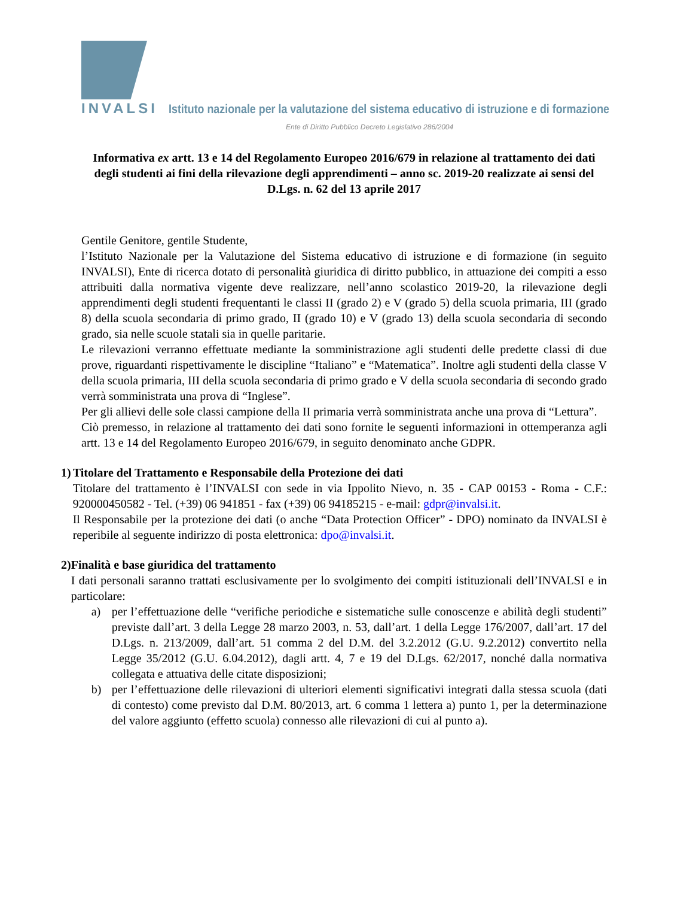INVALSI Istituto nazionale per la valutazione del sistema educativo di istruzione e di formazione
Ente di Diritto Pubblico Decreto Legislativo 286/2004
Informativa ex artt. 13 e 14 del Regolamento Europeo 2016/679 in relazione al trattamento dei dati degli studenti ai fini della rilevazione degli apprendimenti – anno sc. 2019-20 realizzate ai sensi del D.Lgs. n. 62 del 13 aprile 2017
Gentile Genitore, gentile Studente,
l’Istituto Nazionale per la Valutazione del Sistema educativo di istruzione e di formazione (in seguito INVALSI), Ente di ricerca dotato di personalità giuridica di diritto pubblico, in attuazione dei compiti a esso attribuiti dalla normativa vigente deve realizzare, nell’anno scolastico 2019-20, la rilevazione degli apprendimenti degli studenti frequentanti le classi II (grado 2) e V (grado 5) della scuola primaria, III (grado 8) della scuola secondaria di primo grado, II (grado 10) e V (grado 13) della scuola secondaria di secondo grado, sia nelle scuole statali sia in quelle paritarie.
Le rilevazioni verranno effettuate mediante la somministrazione agli studenti delle predette classi di due prove, riguardanti rispettivamente le discipline “Italiano” e “Matematica”. Inoltre agli studenti della classe V della scuola primaria, III della scuola secondaria di primo grado e V della scuola secondaria di secondo grado verrà somministrata una prova di “Inglese”.
Per gli allievi delle sole classi campione della II primaria verrà somministrata anche una prova di “Lettura”.
Ciò premesso, in relazione al trattamento dei dati sono fornite le seguenti informazioni in ottemperanza agli artt. 13 e 14 del Regolamento Europeo 2016/679, in seguito denominato anche GDPR.
1) Titolare del Trattamento e Responsabile della Protezione dei dati
Titolare del trattamento è l’INVALSI con sede in via Ippolito Nievo, n. 35 - CAP 00153 - Roma - C.F.: 920000450582 - Tel. (+39) 06 941851 - fax (+39) 06 94185215 - e-mail: gdpr@invalsi.it.
Il Responsabile per la protezione dei dati (o anche “Data Protection Officer” - DPO) nominato da INVALSI è reperibile al seguente indirizzo di posta elettronica: dpo@invalsi.it.
2) Finalità e base giuridica del trattamento
I dati personali saranno trattati esclusivamente per lo svolgimento dei compiti istituzionali dell’INVALSI e in particolare:
a) per l’effettuazione delle “verifiche periodiche e sistematiche sulle conoscenze e abilità degli studenti” previste dall’art. 3 della Legge 28 marzo 2003, n. 53, dall’art. 1 della Legge 176/2007, dall’art. 17 del D.Lgs. n. 213/2009, dall’art. 51 comma 2 del D.M. del 3.2.2012 (G.U. 9.2.2012) convertito nella Legge 35/2012 (G.U. 6.04.2012), dagli artt. 4, 7 e 19 del D.Lgs. 62/2017, nonché dalla normativa collegata e attuativa delle citate disposizioni;
b) per l’effettuazione delle rilevazioni di ulteriori elementi significativi integrati dalla stessa scuola (dati di contesto) come previsto dal D.M. 80/2013, art. 6 comma 1 lettera a) punto 1, per la determinazione del valore aggiunto (effetto scuola) connesso alle rilevazioni di cui al punto a).